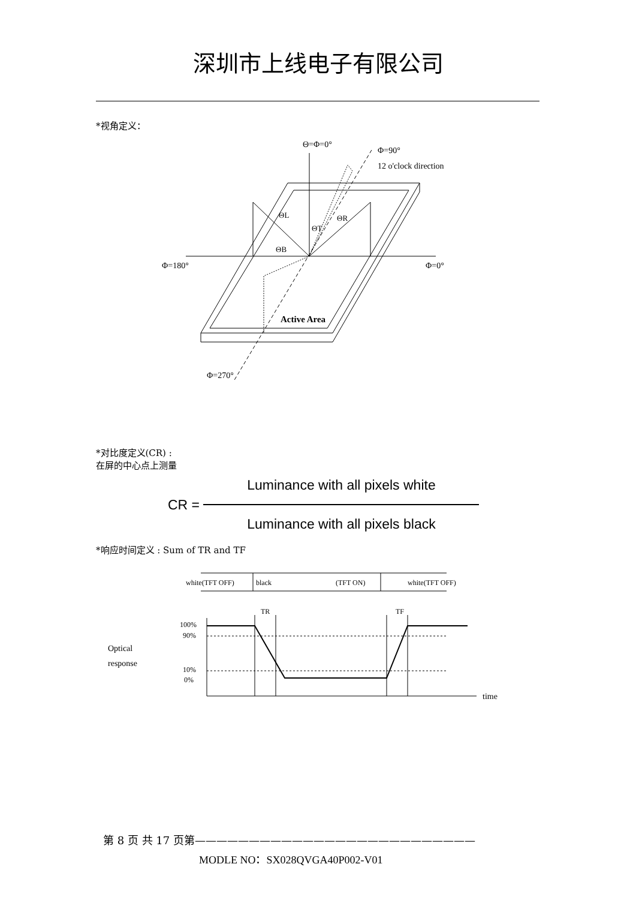深圳市上线电子有限公司
*视角定义：
Θ=Φ=0°
Φ=90°
12 o'clock direction
Φ=180°
Φ=0°
ΘL
ΘR
ΘT
ΘB
Active Area
Φ=270°
*对比度定义(CR) :
在屏的中心点上测量
CR = Luminance with all pixels white Luminance with all pixels black
*响应时间定义 : Sum of TR and TF
white(TFT OFF)
black
(TFT ON)
white(TFT OFF)
TR
TF
100%
90%
10%
0%
Optical
response
time
第 8 页 共 17 页第——————————————————————————
MODLE NO：SX028QVGA40P002-V01